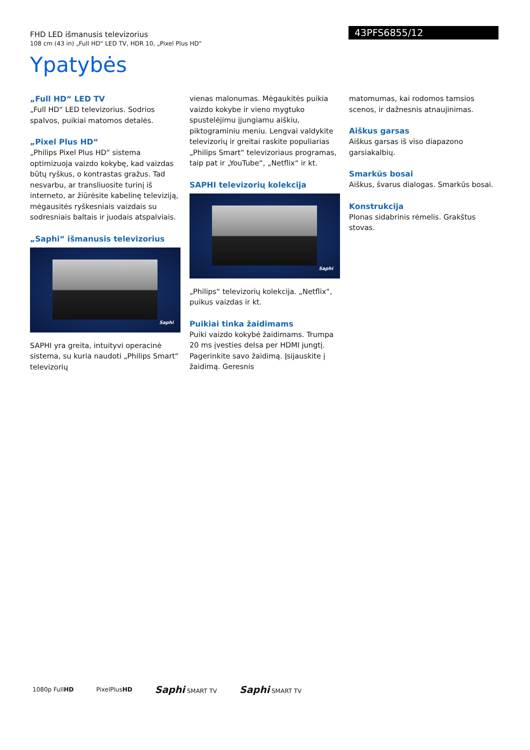FHD LED išmanusis televizorius
108 cm (43 in) „Full HD“ LED TV, HDR 10, „Pixel Plus HD“
43PFS6855/12
Ypatybės
„Full HD“ LED TV
„Full HD“ LED televizorius. Sodrios spalvos, puikiai matomos detalės.
„Pixel Plus HD“
„Philips Pixel Plus HD“ sistema optimizuoja vaizdo kokybę, kad vaizdas būtų ryškus, o kontrastas gražus. Tad nesvarbu, ar transliuosite turinį iš interneto, ar žiūrėsite kabelinę televiziją, mėgausitės ryškesniais vaizdais su sodresniais baltais ir juodais atspalviais.
„Saphi“ išmanusis televizorius
Saphi
SAPHI yra greita, intuityvi operacinė sistema, su kuria naudoti „Philips Smart“ televizorių
vienas malonumas. Mėgaukitės puikia vaizdo kokybe ir vieno mygtuko spustelėjimu įjungiamu aiškiu, piktograminiu meniu. Lengvai valdykite televizorių ir greitai raskite populiarias „Philips Smart“ televizoriaus programas, taip pat ir „YouTube“, „Netflix“ ir kt.
SAPHI televizorių kolekcija
Saphi
„Philips“ televizorių kolekcija. „Netflix“, puikus vaizdas ir kt.
Puikiai tinka žaidimams
Puiki vaizdo kokybė žaidimams. Trumpa 20 ms įvesties delsa per HDMI jungtį. Pagerinkite savo žaidimą. Įsijauskite į žaidimą. Geresnis
matomumas, kai rodomos tamsios scenos, ir dažnesnis atnaujinimas.
Aiškus garsas
Aiškus garsas iš viso diapazono garsiakalbių.
Smarkūs bosai
Aiškus, švarus dialogas. Smarkūs bosai.
Konstrukcija
Plonas sidabrinis rėmelis. Grakštus stovas.
1080p FullHD PixelPlusHD Saphi SMART TV Saphi SMART TV